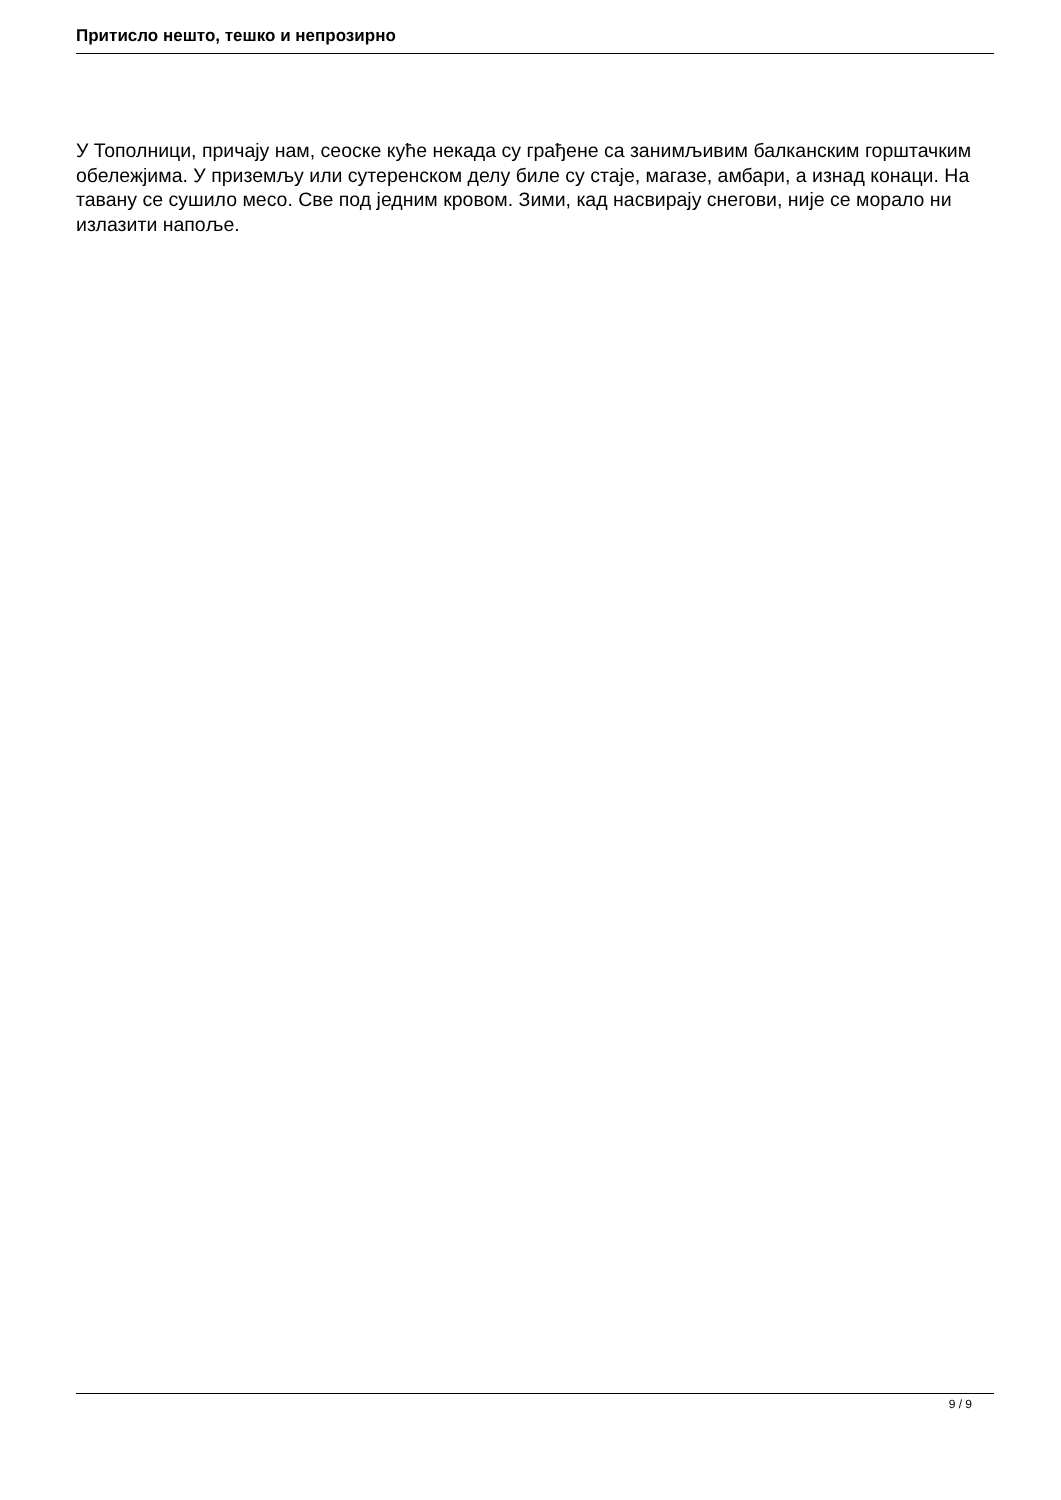Притисло нешто, тешко и непрозирно
У Тополници, причају нам, сеоске куће некада су грађене са занимљивим балканским горштачким обележјима. У приземљу или сутеренском делу биле су стаје, магазе, амбари, а изнад конаци. На тавану се сушило месо. Све под једним кровом. Зими, кад насвирају снегови, није се морало ни излазити напоље.
9 / 9